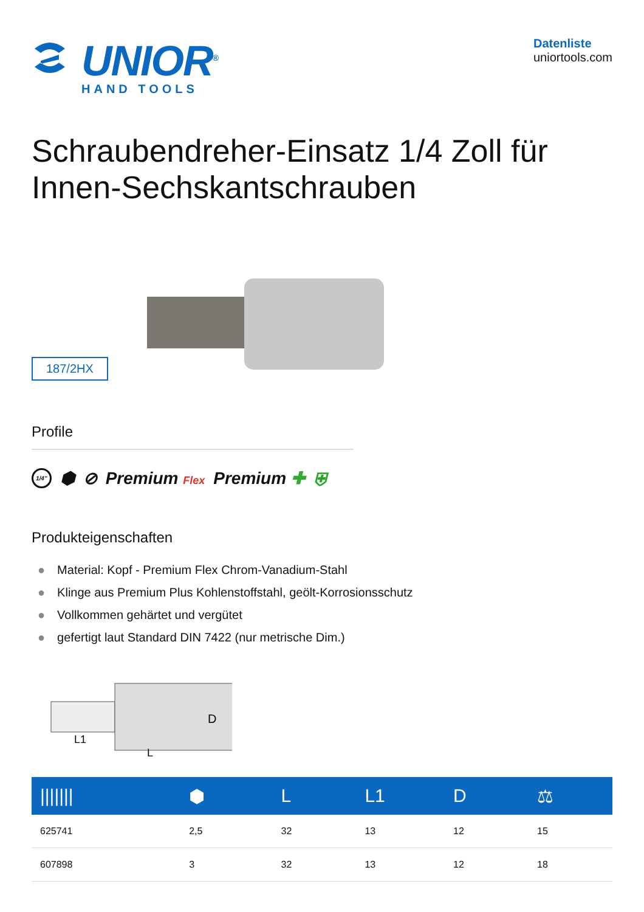UNIOR<sup>®</sup>
HAND TOOLS
Datenliste
uniortools.com
Schraubendreher-Einsatz 1/4 Zoll für Innen-Sechskantschrauben
187/2HX
Profile
1/4" ⬢ ⊘ Premium Flex Premium ✚ ⛨
Produkteigenschaften
● Material: Kopf - Premium Flex Chrom-Vanadium-Stahl
● Klinge aus Premium Plus Kohlenstoffstahl, geölt-Korrosionsschutz
● Vollkommen gehärtet und vergütet
● gefertigt laut Standard DIN 7422 (nur metrische Dim.)
D
L1
L
| /////// | ⬢ | L | L1 | D | ⚖ |
| --- | --- | --- | --- | --- | --- |
| 625741 | 2,5 | 32 | 13 | 12 | 15 |
| 607898 | 3 | 32 | 13 | 12 | 18 |